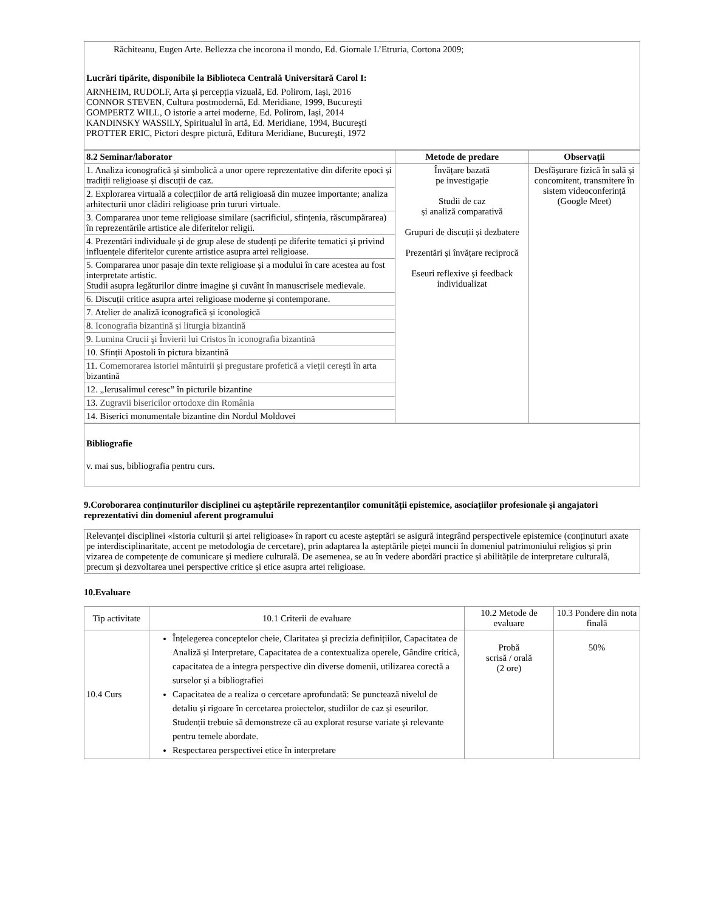| Răchiteanu, Eugen Arte. Bellezza che incorona il mondo, Ed. Giornale L’Etruria, Cortona 2009; Lucrări tipărite, disponibile la Biblioteca Centrală Universitară Carol I: ARNHEIM, RUDOLF, Arta și percepția vizuală, Ed. Polirom, Iași, 2016 CONNOR STEVEN, Cultura postmodernă, Ed. Meridiane, 1999, Bucureşti GOMPERTZ WILL, O istorie a artei moderne, Ed. Polirom, Iași, 2014 KANDINSKY WASSILY, Spiritualul în artă, Ed. Meridiane, 1994, Bucureşti PROTTER ERIC, Pictori despre pictură, Editura Meridiane, Bucureşti, 1972 |
| 8.2 Seminar/laborator | Metode de predare | Observații |
| --- | --- | --- |
| 1. Analiza iconografică și simbolică a unor opere reprezentative din diferite epoci și tradiții religioase și discuții de caz. | Învățare bazată pe investigație Studii de caz și analiză comparativă Grupuri de discuții și dezbatere Prezentări și învățare reciprocă Eseuri reflexive și feedback individualizat | Desfășurare fizică în sală și concomitent, transmitere în sistem videoconferință (Google Meet) |
| 2. Explorarea virtuală a colecțiilor de artă religioasă din muzee importante; analiza arhitecturii unor clădiri religioase prin tururi virtuale. | | |
| 3. Compararea unor teme religioase similare (sacrificiul, sfințenia, răscumpărarea) în reprezentările artistice ale diferitelor religii. | | |
| 4. Prezentări individuale și de grup alese de studenți pe diferite tematici și privind influențele diferitelor curente artistice asupra artei religioase. | | |
| 5. Compararea unor pasaje din texte religioase și a modului în care acestea au fost interpretate artistic. Studii asupra legăturilor dintre imagine și cuvânt în manuscrisele medievale. | | |
| 6. Discuții critice asupra artei religioase moderne și contemporane. | | |
| 7. Atelier de analiză iconografică și iconologică | | |
| 8. Iconografia bizantină și liturgia bizantină | | |
| 9. Lumina Crucii şi Învierii lui Cristos în iconografia bizantină | | |
| 10. Sfinții Apostoli în pictura bizantină | | |
| 11. Comemorarea istoriei mântuirii şi pregustare profetică a vieţii cereşti în arta bizantină | | |
| 12. „Ierusalimul ceresc” în picturile bizantine | | |
| 13. Zugravii bisericilor ortodoxe din România | | |
| 14. Biserici monumentale bizantine din Nordul Moldovei | | |
| Bibliografie v. mai sus, bibliografia pentru curs. |
9.Coroborarea conținuturilor disciplinei cu așteptările reprezentanților comunității epistemice, asociațiilor profesionale și angajatori reprezentativi din domeniul aferent programului
| Relevanței disciplinei «Istoria culturii și artei religioase» în raport cu aceste așteptări se asigură integrând perspectivele epistemice (conținuturi axate pe interdisciplinaritate, accent pe metodologia de cercetare), prin adaptarea la așteptările pieței muncii în domeniul patrimoniului religios și prin vizarea de competențe de comunicare și mediere culturală. De asemenea, se au în vedere abordări practice și abilitățile de interpretare culturală, precum și dezvoltarea unei perspective critice și etice asupra artei religioase. |
10.Evaluare
| Tip activitate | 10.1 Criterii de evaluare | 10.2 Metode de evaluare | 10.3 Pondere din nota finală |
| 10.4 Curs | Înțelegerea conceptelor cheie, Claritatea și precizia definițiilor, Capacitatea de Analiză și Interpretare, Capacitatea de a contextualiza operele, Gândire critică, capacitatea de a integra perspective din diverse domenii, utilizarea corectă a surselor și a bibliografiei Capacitatea de a realiza o cercetare aprofundată: Se punctează nivelul de detaliu și rigoare în cercetarea proiectelor, studiilor de caz și eseurilor. Studenții trebuie să demonstreze că au explorat resurse variate și relevante pentru temele abordate. Respectarea perspectivei etice în interpretare | Probă scrisă / orală (2 ore) | 50% |